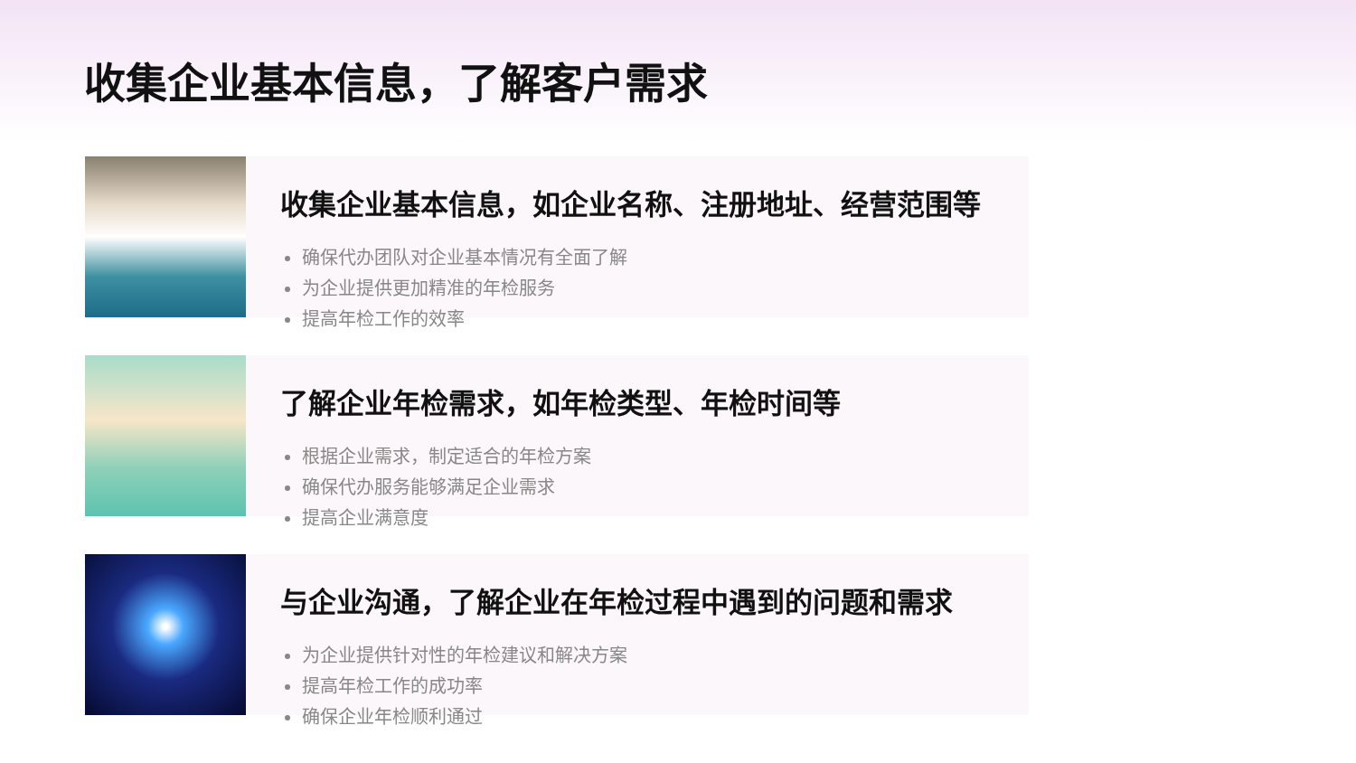收集企业基本信息，了解客户需求
收集企业基本信息，如企业名称、注册地址、经营范围等
确保代办团队对企业基本情况有全面了解
为企业提供更加精准的年检服务
提高年检工作的效率
了解企业年检需求，如年检类型、年检时间等
根据企业需求，制定适合的年检方案
确保代办服务能够满足企业需求
提高企业满意度
与企业沟通，了解企业在年检过程中遇到的问题和需求
为企业提供针对性的年检建议和解决方案
提高年检工作的成功率
确保企业年检顺利通过